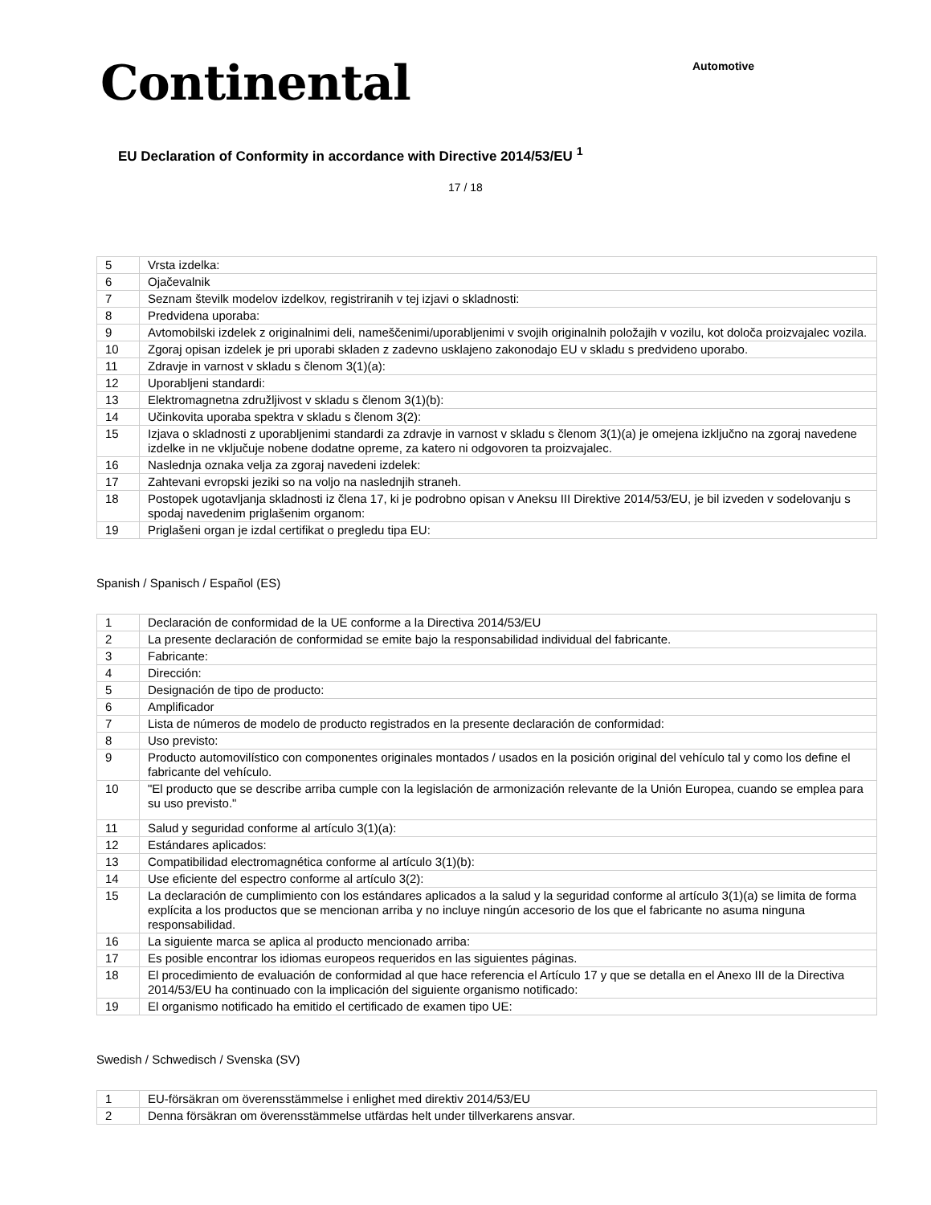Continental
Automotive
EU Declaration of Conformity in accordance with Directive 2014/53/EU <sup>1</sup>
17 / 18
| 5 | Vrsta izdelka: |
| 6 | Ojačevalnik |
| 7 | Seznam številk modelov izdelkov, registriranih v tej izjavi o skladnosti: |
| 8 | Predvidena uporaba: |
| 9 | Avtomobilski izdelek z originalnimi deli, nameščenimi/uporabljenimi v svojih originalnih položajih v vozilu, kot določa proizvajalec vozila. |
| 10 | Zgoraj opisan izdelek je pri uporabi skladen z zadevno usklajeno zakonodajo EU v skladu s predvideno uporabo. |
| 11 | Zdravje in varnost v skladu s členom 3(1)(a): |
| 12 | Uporabljeni standardi: |
| 13 | Elektromagnetna združljivost v skladu s členom 3(1)(b): |
| 14 | Učinkovita uporaba spektra v skladu s členom 3(2): |
| 15 | Izjava o skladnosti z uporabljenimi standardi za zdravje in varnost v skladu s členom 3(1)(a) je omejena izključno na zgoraj navedene izdelke in ne vključuje nobene dodatne opreme, za katero ni odgovoren ta proizvajalec. |
| 16 | Naslednja oznaka velja za zgoraj navedeni izdelek: |
| 17 | Zahtevani evropski jeziki so na voljo na naslednjih straneh. |
| 18 | Postopek ugotavljanja skladnosti iz člena 17, ki je podrobno opisan v Aneksu III Direktive 2014/53/EU, je bil izveden v sodelovanju s spodaj navedenim priglašenim organom: |
| 19 | Priglašeni organ je izdal certifikat o pregledu tipa EU: |
Spanish / Spanisch / Español (ES)
| 1 | Declaración de conformidad de la UE conforme a la Directiva 2014/53/EU |
| 2 | La presente declaración de conformidad se emite bajo la responsabilidad individual del fabricante. |
| 3 | Fabricante: |
| 4 | Dirección: |
| 5 | Designación de tipo de producto: |
| 6 | Amplificador |
| 7 | Lista de números de modelo de producto registrados en la presente declaración de conformidad: |
| 8 | Uso previsto: |
| 9 | Producto automovilístico con componentes originales montados / usados en la posición original del vehículo tal y como los define el fabricante del vehículo. |
| 10 | "El producto que se describe arriba cumple con la legislación de armonización relevante de la Unión Europea, cuando se emplea para su uso previsto." |
| 11 | Salud y seguridad conforme al artículo 3(1)(a): |
| 12 | Estándares aplicados: |
| 13 | Compatibilidad electromagnética conforme al artículo 3(1)(b): |
| 14 | Use eficiente del espectro conforme al artículo 3(2): |
| 15 | La declaración de cumplimiento con los estándares aplicados a la salud y la seguridad conforme al artículo 3(1)(a) se limita de forma explícita a los productos que se mencionan arriba y no incluye ningún accesorio de los que el fabricante no asuma ninguna responsabilidad. |
| 16 | La siguiente marca se aplica al producto mencionado arriba: |
| 17 | Es posible encontrar los idiomas europeos requeridos en las siguientes páginas. |
| 18 | El procedimiento de evaluación de conformidad al que hace referencia el Artículo 17 y que se detalla en el Anexo III de la Directiva 2014/53/EU ha continuado con la implicación del siguiente organismo notificado: |
| 19 | El organismo notificado ha emitido el certificado de examen tipo UE: |
Swedish / Schwedisch / Svenska (SV)
| 1 | EU-försäkran om överensstämmelse i enlighet med direktiv 2014/53/EU |
| 2 | Denna försäkran om överensstämmelse utfärdas helt under tillverkarens ansvar. |